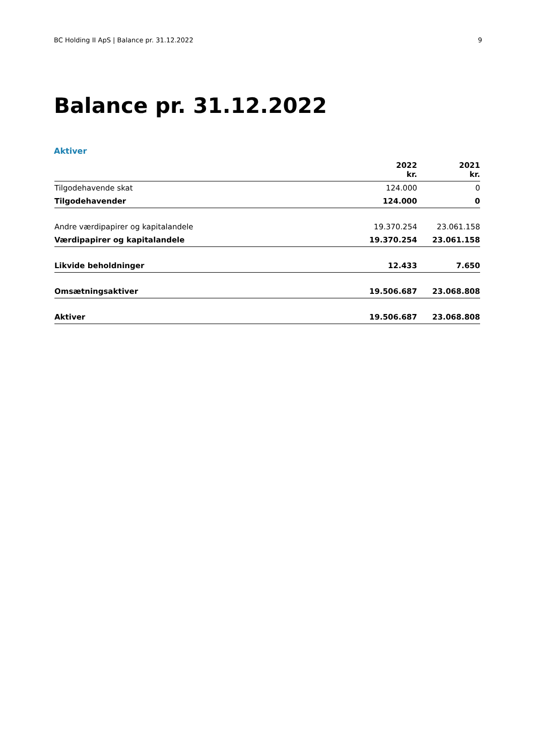BC Holding II ApS | Balance pr. 31.12.2022 9
Balance pr. 31.12.2022
Aktiver
| | 2022 kr. | 2021 kr. |
| --- | --- | --- |
| Tilgodehavende skat | 124.000 | 0 |
| Tilgodehavender | 124.000 | 0 |
| Andre værdipapirer og kapitalandele | 19.370.254 | 23.061.158 |
| Værdipapirer og kapitalandele | 19.370.254 | 23.061.158 |
| Likvide beholdninger | 12.433 | 7.650 |
| Omsætningsaktiver | 19.506.687 | 23.068.808 |
| Aktiver | 19.506.687 | 23.068.808 |